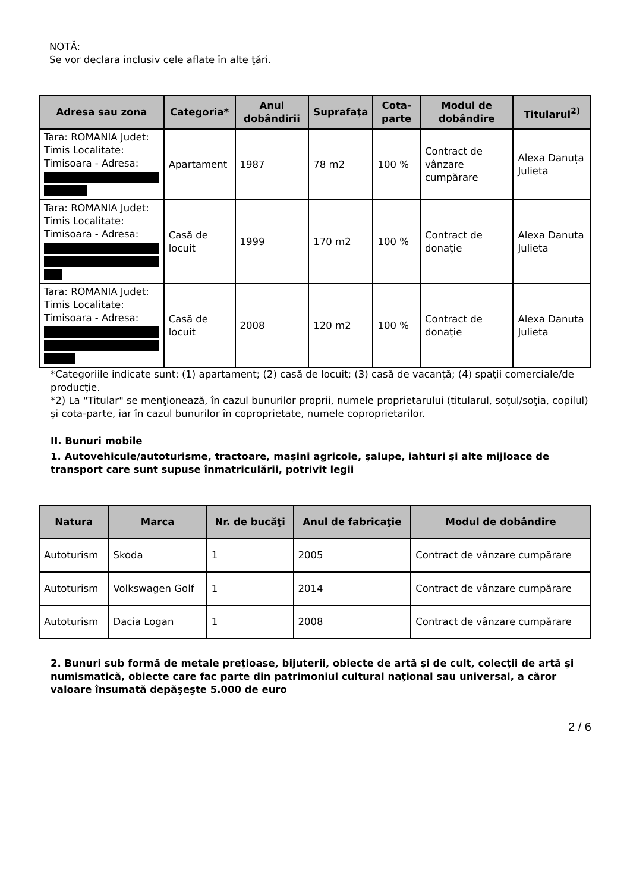NOTĂ:
Se vor declara inclusiv cele aflate în alte ţări.
| Adresa sau zona | Categoria* | Anul dobândirii | Suprafaţa | Cota-parte | Modul de dobândire | Titularul<sup>2)</sup> |
| --- | --- | --- | --- | --- | --- | --- |
| Tara: ROMANIA Judet: Timis Localitate: Timisoara - Adresa: | Apartament | 1987 | 78 m2 | 100 % | Contract de vânzare cumpărare | Alexa Danuța Julieta |
| Tara: ROMANIA Judet: Timis Localitate: Timisoara - Adresa: | Casă de locuit | 1999 | 170 m2 | 100 % | Contract de donaţie | Alexa Danuta Julieta |
| Tara: ROMANIA Judet: Timis Localitate: Timisoara - Adresa: | Casă de locuit | 2008 | 120 m2 | 100 % | Contract de donaţie | Alexa Danuta Julieta |
*Categoriile indicate sunt: (1) apartament; (2) casă de locuit; (3) casă de vacanţă; (4) spaţii comerciale/de producţie.
*2) La "Titular" se menţionează, în cazul bunurilor proprii, numele proprietarului (titularul, soţul/soţia, copilul) și cota-parte, iar în cazul bunurilor în coproprietate, numele coproprietarilor.
II. Bunuri mobile
1. Autovehicule/autoturisme, tractoare, maşini agricole, şalupe, iahturi şi alte mijloace de transport care sunt supuse înmatriculării, potrivit legii
| Natura | Marca | Nr. de bucăţi | Anul de fabricaţie | Modul de dobândire |
| --- | --- | --- | --- | --- |
| Autoturism | Skoda | 1 | 2005 | Contract de vânzare cumpărare |
| Autoturism | Volkswagen Golf | 1 | 2014 | Contract de vânzare cumpărare |
| Autoturism | Dacia Logan | 1 | 2008 | Contract de vânzare cumpărare |
2. Bunuri sub formă de metale preţioase, bijuterii, obiecte de artă şi de cult, colecţii de artă şi numismatică, obiecte care fac parte din patrimoniul cultural naţional sau universal, a căror valoare însumată depăşeşte 5.000 de euro
2 / 6